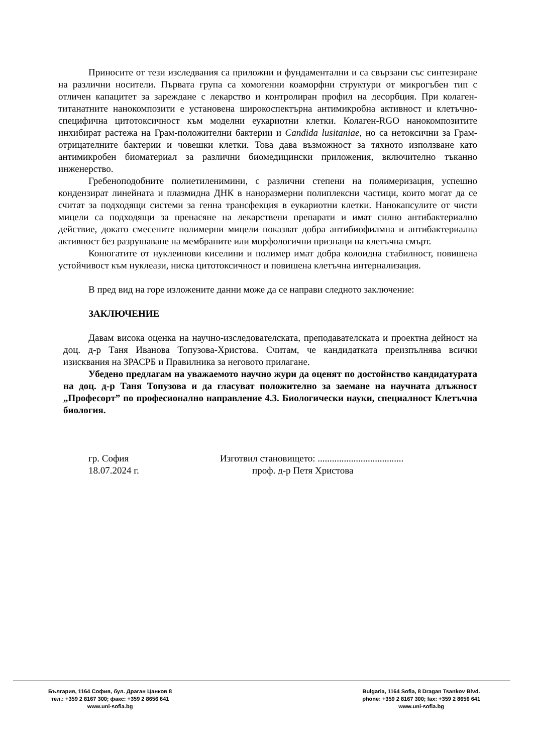Приносите от тези изследвания са приложни и фундаментални и са свързани със синтезиране на различни носители. Първата група са хомогенни коаморфни структури от микрогъбен тип с отличен капацитет за зареждане с лекарство и контролиран профил на десорбция. При колаген-титанатните нанокомпозити е установена широкоспектърна антимикробна активност и клетъчно-специфична цитотоксичност към моделни еукариотни клетки. Колаген-RGO нанокомпозитите инхибират растежа на Грам-положителни бактерии и Candida lusitaniae, но са нетоксични за Грам-отрицателните бактерии и човешки клетки. Това дава възможност за тяхното използване като антимикробен биоматериал за различни биомедицински приложения, включително тъканно инженерство.
Гребеноподобните полиетиленимини, с различни степени на полимеризация, успешно кондензират линейната и плазмидна ДНК в наноразмерни полиплексни частици, които могат да се считат за подходящи системи за генна трансфекция в еукариотни клетки. Нанокапсулите от чисти мицели са подходящи за пренасяне на лекарствени препарати и имат силно антибактериално действие, докато смесените полимерни мицели показват добра антибиофилмна и антибактериална активност без разрушаване на мембраните или морфологични признаци на клетъчна смърт.
Конюгатите от нуклеинови киселини и полимер имат добра колоидна стабилност, повишена устойчивост към нуклеази, ниска цитотоксичност и повишена клетъчна интернализация.
В пред вид на горе изложените данни може да се направи следното заключение:
ЗАКЛЮЧЕНИЕ
Давам висока оценка на научно-изследователската, преподавателската и проектна дейност на доц. д-р Таня Иванова Топузова-Христова. Считам, че кандидатката преизпълнява всички изисквания на ЗРАСРБ и Правилника за неговото прилагане.
Убедено предлагам на уважаемото научно жури да оценят по достойнство кандидатурата на доц. д-р Таня Топузова и да гласуват положително за заемане на научната длъжност „Професорт” по професионално направление 4.3. Биологически науки, специалност Клетъчна биология.
гр. София
18.07.2024 г.
Изготвил становището: ....................................
проф. д-р Петя Христова
България, 1164 София, бул. Драган Цанков 8
тел.: +359 2 8167 300; факс: +359 2 8656 641
www.uni-sofia.bg
Bulgaria, 1164 Sofia, 8 Dragan Tsankov Blvd.
phone: +359 2 8167 300; fax: +359 2 8656 641
www.uni-sofia.bg